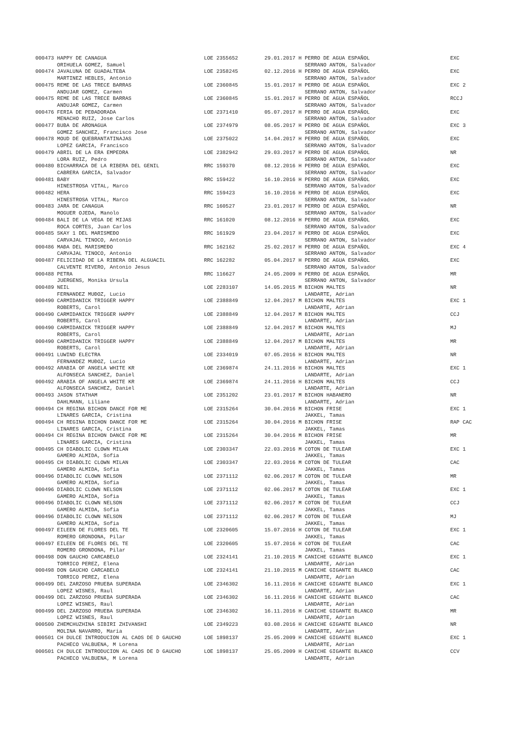| 000473 HAPPY DE CANAGUA ORIHUELA GOMEZ, Samuel | LOE 2355652 | 29.01.2017 H PERRO DE AGUA ESPAÑOL SERRANO ANTON, Salvador | EXC |
| 000474 JAVALUNA DE GUADALTEBA MARTINEZ HEBLES, Antonio | LOE 2358245 | 02.12.2016 H PERRO DE AGUA ESPAÑOL SERRANO ANTON, Salvador | EXC |
| 000475 REME DE LAS TRECE BARRAS ANDUJAR GOMEZ, Carmen | LOE 2360845 | 15.01.2017 H PERRO DE AGUA ESPAÑOL SERRANO ANTON, Salvador | EXC 2 |
| 000475 REME DE LAS TRECE BARRAS ANDUJAR GOMEZ, Carmen | LOE 2360845 | 15.01.2017 H PERRO DE AGUA ESPAÑOL SERRANO ANTON, Salvador | RCCJ |
| 000476 FERIA DE PEÐADORADA MENACHO RUIZ, Jose Carlos | LOE 2371410 | 05.07.2017 H PERRO DE AGUA ESPAÑOL SERRANO ANTON, Salvador | EXC |
| 000477 BUBA DE ARONAGUA GOMEZ SANCHEZ, Francisco Jose | LOE 2374979 | 08.05.2017 H PERRO DE AGUA ESPAÑOL SERRANO ANTON, Salvador | EXC 3 |
| 000478 MOUD DE QUEBRANTATINAJAS LOPEZ GARCIA, Francisco | LOE 2375022 | 14.04.2017 H PERRO DE AGUA ESPAÑOL SERRANO ANTON, Salvador | EXC |
| 000479 ABRIL DE LA ERA EMPEDRA LORA RUIZ, Pedro | LOE 2382942 | 29.03.2017 H PERRO DE AGUA ESPAÑOL SERRANO ANTON, Salvador | NR |
| 000480 BICHARRACA DE LA RIBERA DEL GENIL CABRERA GARCIA, Salvador | RRC 159370 | 08.12.2016 H PERRO DE AGUA ESPAÑOL SERRANO ANTON, Salvador | EXC |
| 000481 BABY HINESTROSA VITAL, Marco | RRC 159422 | 16.10.2016 H PERRO DE AGUA ESPAÑOL SERRANO ANTON, Salvador | EXC |
| 000482 HERA HINESTROSA VITAL, Marco | RRC 159423 | 16.10.2016 H PERRO DE AGUA ESPAÑOL SERRANO ANTON, Salvador | EXC |
| 000483 JARA DE CANAGUA MOGUER OJEDA, Manolo | RRC 160527 | 23.01.2017 H PERRO DE AGUA ESPAÑOL SERRANO ANTON, Salvador | NR |
| 000484 BALI DE LA VEGA DE MIJAS ROCA CORTES, Juan Carlos | RRC 161020 | 08.12.2016 H PERRO DE AGUA ESPAÑOL SERRANO ANTON, Salvador | EXC |
| 000485 SKAY 1 DEL MARISMEÐO CARVAJAL TINOCO, Antonio | RRC 161929 | 23.04.2017 H PERRO DE AGUA ESPAÑOL SERRANO ANTON, Salvador | EXC |
| 000486 MAÐA DEL MARISMEÐO CARVAJAL TINOCO, Antonio | RRC 162162 | 25.02.2017 H PERRO DE AGUA ESPAÑOL SERRANO ANTON, Salvador | EXC 4 |
| 000487 FELICIDAD DE LA RIBERA DEL ALGUACIL CALVENTE RIVERO, Antonio Jesus | RRC 162282 | 05.04.2017 H PERRO DE AGUA ESPAÑOL SERRANO ANTON, Salvador | EXC |
| 000488 PETRA JUERGENS, Monika Ursula | RRC 116627 | 24.05.2009 H PERRO DE AGUA ESPAÑOL SERRANO ANTON, Salvador | MR |
| 000489 NEIL FERNANDEZ MUÐOZ, Lucio | LOE 2283107 | 14.05.2015 M BICHON MALTES LANDARTE, Adrian | NR |
| 000490 CARMIDANICK TRIGGER HAPPY ROBERTS, Carol | LOE 2388849 | 12.04.2017 M BICHON MALTES LANDARTE, Adrian | EXC 1 |
| 000490 CARMIDANICK TRIGGER HAPPY ROBERTS, Carol | LOE 2388849 | 12.04.2017 M BICHON MALTES LANDARTE, Adrian | CCJ |
| 000490 CARMIDANICK TRIGGER HAPPY ROBERTS, Carol | LOE 2388849 | 12.04.2017 M BICHON MALTES LANDARTE, Adrian | MJ |
| 000490 CARMIDANICK TRIGGER HAPPY ROBERTS, Carol | LOE 2388849 | 12.04.2017 M BICHON MALTES LANDARTE, Adrian | MR |
| 000491 LUWIND ELECTRA FERNANDEZ MUÐOZ, Lucio | LOE 2334019 | 07.05.2016 H BICHON MALTES LANDARTE, Adrian | NR |
| 000492 ARABIA OF ANGELA WHITE KR ALFONSECA SANCHEZ, Daniel | LOE 2369874 | 24.11.2016 H BICHON MALTES LANDARTE, Adrian | EXC 1 |
| 000492 ARABIA OF ANGELA WHITE KR ALFONSECA SANCHEZ, Daniel | LOE 2369874 | 24.11.2016 H BICHON MALTES LANDARTE, Adrian | CCJ |
| 000493 JASON STATHAM DAHLMANN, Liliane | LOE 2351202 | 23.01.2017 M BICHON HABANERO LANDARTE, Adrian | NR |
| 000494 CH REGINA BICHON DANCE FOR ME LINARES GARCIA, Cristina | LOE 2315264 | 30.04.2016 M BICHON FRISE JAKKEL, Tamas | EXC 1 |
| 000494 CH REGINA BICHON DANCE FOR ME LINARES GARCIA, Cristina | LOE 2315264 | 30.04.2016 M BICHON FRISE JAKKEL, Tamas | RAP CAC |
| 000494 CH REGINA BICHON DANCE FOR ME LINARES GARCIA, Cristina | LOE 2315264 | 30.04.2016 M BICHON FRISE JAKKEL, Tamas | MR |
| 000495 CH DIABOLIC CLOWN MILAN GAMERO ALMIDA, Sofia | LOE 2303347 | 22.03.2016 M COTON DE TULEAR JAKKEL, Tamas | EXC 1 |
| 000495 CH DIABOLIC CLOWN MILAN GAMERO ALMIDA, Sofia | LOE 2303347 | 22.03.2016 M COTON DE TULEAR JAKKEL, Tamas | CAC |
| 000496 DIABOLIC CLOWN NELSON GAMERO ALMIDA, Sofia | LOE 2371112 | 02.06.2017 M COTON DE TULEAR JAKKEL, Tamas | MR |
| 000496 DIABOLIC CLOWN NELSON GAMERO ALMIDA, Sofia | LOE 2371112 | 02.06.2017 M COTON DE TULEAR JAKKEL, Tamas | EXC 1 |
| 000496 DIABOLIC CLOWN NELSON GAMERO ALMIDA, Sofia | LOE 2371112 | 02.06.2017 M COTON DE TULEAR JAKKEL, Tamas | CCJ |
| 000496 DIABOLIC CLOWN NELSON GAMERO ALMIDA, Sofia | LOE 2371112 | 02.06.2017 M COTON DE TULEAR JAKKEL, Tamas | MJ |
| 000497 EILEEN DE FLORES DEL TE ROMERO GRONDONA, Pilar | LOE 2320605 | 15.07.2016 H COTON DE TULEAR JAKKEL, Tamas | EXC 1 |
| 000497 EILEEN DE FLORES DEL TE ROMERO GRONDONA, Pilar | LOE 2320605 | 15.07.2016 H COTON DE TULEAR JAKKEL, Tamas | CAC |
| 000498 DON GAUCHO CARCABELO TORRICO PEREZ, Elena | LOE 2324141 | 21.10.2015 M CANICHE GIGANTE BLANCO LANDARTE, Adrian | EXC 1 |
| 000498 DON GAUCHO CARCABELO TORRICO PEREZ, Elena | LOE 2324141 | 21.10.2015 M CANICHE GIGANTE BLANCO LANDARTE, Adrian | CAC |
| 000499 DEL ZARZOSO PRUEBA SUPERADA LOPEZ WISNES, Raul | LOE 2346302 | 16.11.2016 H CANICHE GIGANTE BLANCO LANDARTE, Adrian | EXC 1 |
| 000499 DEL ZARZOSO PRUEBA SUPERADA LOPEZ WISNES, Raul | LOE 2346302 | 16.11.2016 H CANICHE GIGANTE BLANCO LANDARTE, Adrian | CAC |
| 000499 DEL ZARZOSO PRUEBA SUPERADA LOPEZ WISNES, Raul | LOE 2346302 | 16.11.2016 H CANICHE GIGANTE BLANCO LANDARTE, Adrian | MR |
| 000500 ZHEMCHUZHINA SIBIRI ZHIVANSHI MOLINA NAVARRO, Maria | LOE 2349223 | 03.08.2016 H CANICHE GIGANTE BLANCO LANDARTE, Adrian | NR |
| 000501 CH DULCE INTRODUCION AL CAOS DE D GAUCHO PACHECO VALBUENA, M Lorena | LOE 1898137 | 25.05.2009 H CANICHE GIGANTE BLANCO LANDARTE, Adrian | EXC 1 |
| 000501 CH DULCE INTRODUCION AL CAOS DE D GAUCHO PACHECO VALBUENA, M Lorena | LOE 1898137 | 25.05.2009 H CANICHE GIGANTE BLANCO LANDARTE, Adrian | CCV |